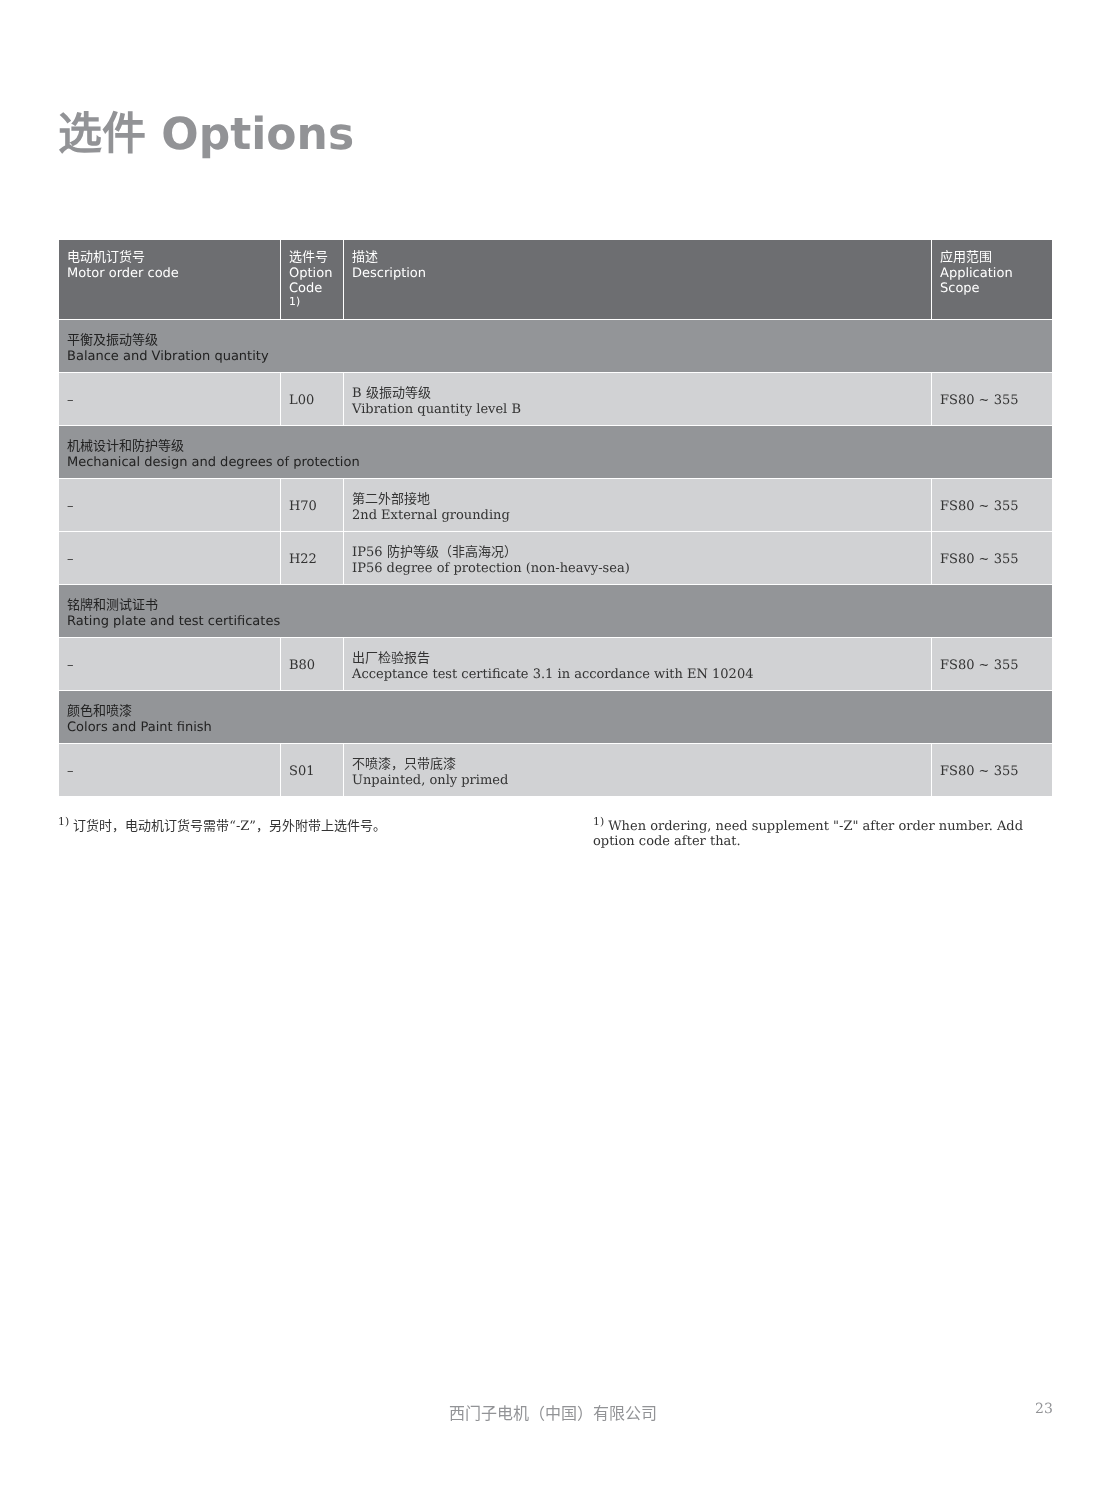选件 Options
| 电动机订货号 Motor order code | 选件号 Option Code <sup>1)</sup> | 描述 Description | 应用范围 Application Scope |
| --- | --- | --- | --- |
| 平衡及振动等级 Balance and Vibration quantity | | | |
| – | L00 | B 级振动等级 Vibration quantity level B | FS80 ~ 355 |
| 机械设计和防护等级 Mechanical design and degrees of protection | | | |
| – | H70 | 第二外部接地 2nd External grounding | FS80 ~ 355 |
| – | H22 | IP56 防护等级（非高海况） IP56 degree of protection (non-heavy-sea) | FS80 ~ 355 |
| 铭牌和测试证书 Rating plate and test certificates | | | |
| – | B80 | 出厂检验报告 Acceptance test certificate 3.1 in accordance with EN 10204 | FS80 ~ 355 |
| 颜色和喷漆 Colors and Paint finish | | | |
| – | S01 | 不喷漆，只带底漆 Unpainted, only primed | FS80 ~ 355 |
<sup>1)</sup> 订货时，电动机订货号需带“-Z”，另外附带上选件号。 <sup>1)</sup> When ordering, need supplement "-Z" after order number. Add option code after that.
西门子电机（中国）有限公司 23